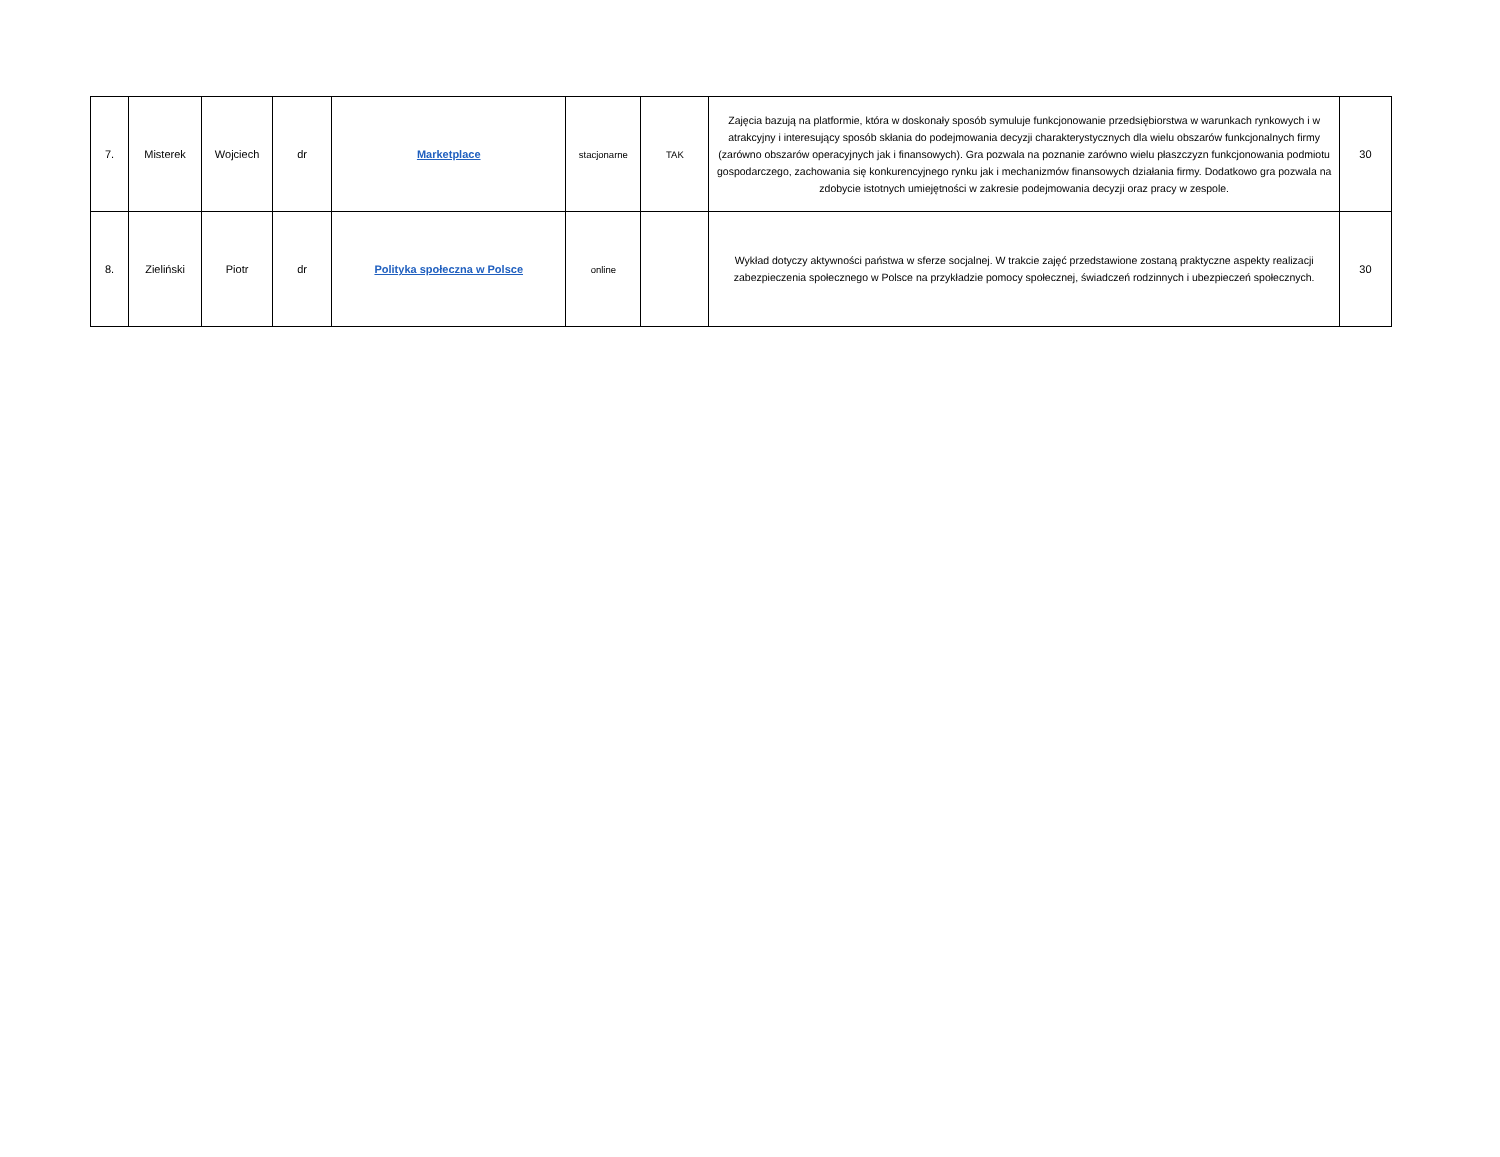| 7. | Misterek | Wojciech | dr | Marketplace | stacjonarne | TAK | Zajęcia bazują na platformie, która w doskonały sposób symuluje funkcjonowanie przedsiębiorstwa w warunkach rynkowych i w atrakcyjny i interesujący sposób skłania do podejmowania decyzji charakterystycznych dla wielu obszarów funkcjonalnych firmy (zarówno obszarów operacyjnych jak i finansowych). Gra pozwala na poznanie zarówno wielu płaszczyzn funkcjonowania podmiotu gospodarczego, zachowania się konkurencyjnego rynku jak i mechanizmów finansowych działania firmy. Dodatkowo gra pozwala na zdobycie istotnych umiejętności w zakresie podejmowania decyzji oraz pracy w zespole. | 30 |
| 8. | Zieliński | Piotr | dr | Polityka społeczna w Polsce | online | | Wykład dotyczy aktywności państwa w sferze socjalnej. W trakcie zajęć przedstawione zostaną praktyczne aspekty realizacji zabezpieczenia społecznego w Polsce na przykładzie pomocy społecznej, świadczeń rodzinnych i ubezpieczeń społecznych. | 30 |